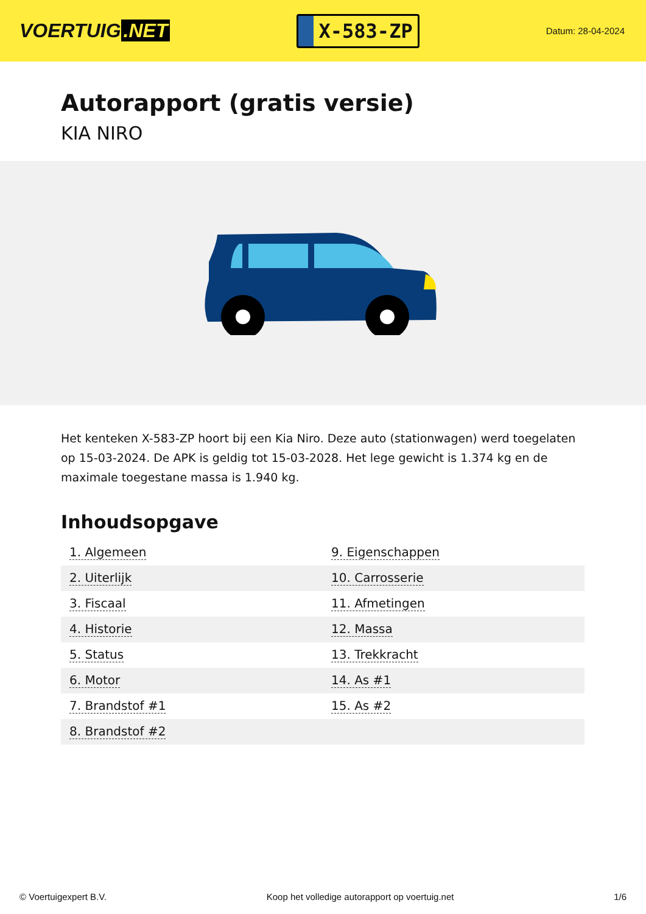VOERTUIG.NET
X-583-ZP
Datum: 28-04-2024
Autorapport (gratis versie)
KIA NIRO
Het kenteken X-583-ZP hoort bij een Kia Niro. Deze auto (stationwagen) werd toegelaten op 15-03-2024. De APK is geldig tot 15-03-2028. Het lege gewicht is 1.374 kg en de maximale toegestane massa is 1.940 kg.
Inhoudsopgave
| 1. Algemeen | 9. Eigenschappen |
| 2. Uiterlijk | 10. Carrosserie |
| 3. Fiscaal | 11. Afmetingen |
| 4. Historie | 12. Massa |
| 5. Status | 13. Trekkracht |
| 6. Motor | 14. As #1 |
| 7. Brandstof #1 | 15. As #2 |
| 8. Brandstof #2 | |
© Voertuigexpert B.V. Koop het volledige autorapport op voertuig.net 1/6